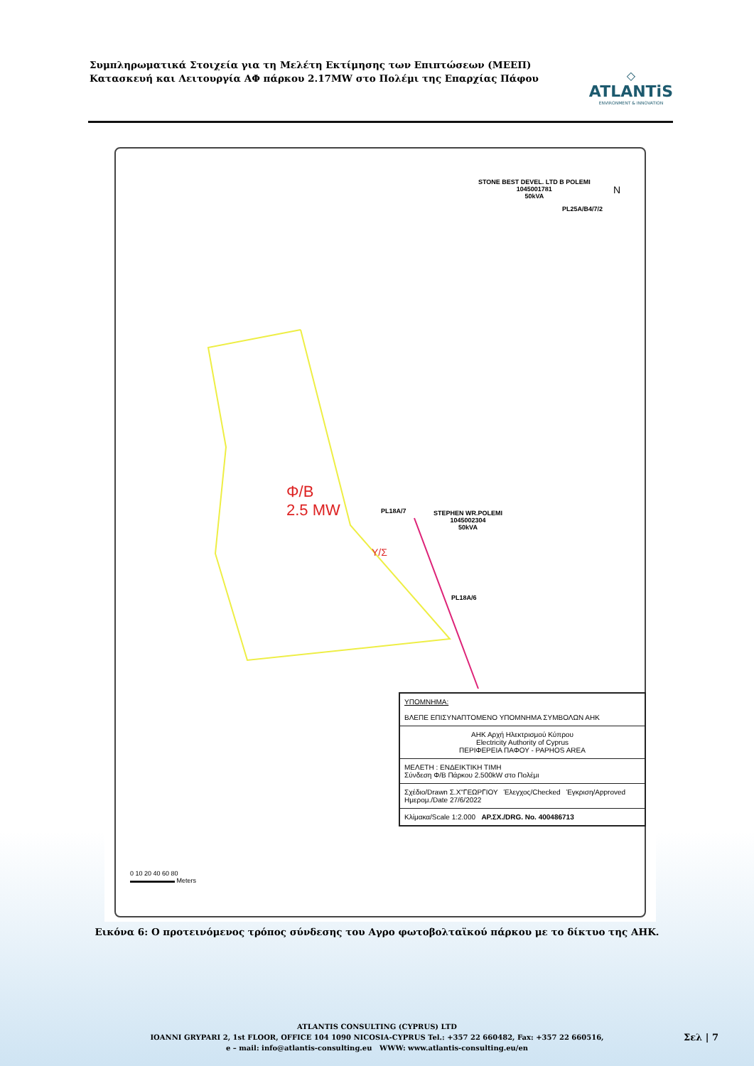Συμπληρωματικά Στοιχεία για τη Μελέτη Εκτίμησης των Επιπτώσεων (ΜΕΕΠ)
Κατασκευή και Λειτουργία ΑΦ πάρκου 2.17MW στο Πολέμι της Επαρχίας Πάφου
◇
ATLANTiS
ENVIRONMENT & INNOVATION
STONE BEST DEVEL. LTD B POLEMI
1045001781
50kVA
N
PL25A/B4/7/2
Φ/Β
2.5 MW
PL18A/7
STEPHEN WR.POLEMI
1045002304
50kVA
Υ/Σ
PL18A/6
ΥΠΟΜΝΗΜΑ:
ΒΛΕΠΕ ΕΠΙΣΥΝΑΠΤΟΜΕΝΟ ΥΠΟΜΝΗΜΑ ΣΥΜΒΟΛΩΝ ΑΗΚ
ΑΗΚ Αρχή Ηλεκτρισμού Κύπρου
Electricity Authority of Cyprus
ΠΕΡΙΦΕΡΕΙΑ ΠΑΦΟΥ - PAPHOS AREA
ΜΕΛΕΤΗ : ΕΝΔΕΙΚΤΙΚΗ ΤΙΜΗ
Σύνδεση Φ/Β Πάρκου 2.500kW στο Πολέμι
Σχέδιο/Drawn Σ.Χ"ΓΕΩΡΓΙΟΥ Έλεγχος/Checked Έγκριση/Approved Ημερομ./Date 27/6/2022
Κλίμακα/Scale 1:2.000 ΑΡ.ΣΧ./DRG. No. 400486713
0 10 20 40 60 80
▬▬▬▬▬▬▬ Meters
Εικόνα 6: Ο προτεινόμενος τρόπος σύνδεσης του Αγρο φωτοβολταϊκού πάρκου με το δίκτυο της ΑΗΚ.
ATLANTIS CONSULTING (CYPRUS) LTD
IOANNI GRYPARI 2, 1st FLOOR, OFFICE 104 1090 NICOSIA-CYPRUS Tel.: +357 22 660482, Fax: +357 22 660516,
e – mail: info@atlantis-consulting.eu WWW: www.atlantis-consulting.eu/en
Σελ | 7